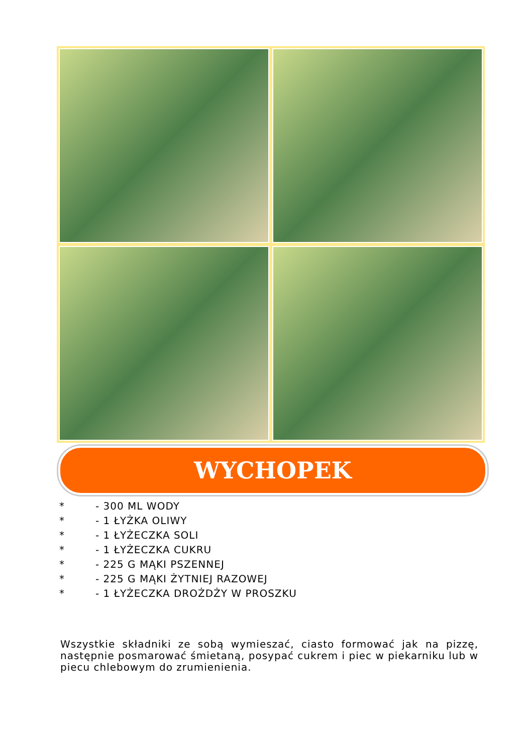WYCHOPEK
* - 300 ML WODY
* - 1 ŁYŻKA OLIWY
* - 1 ŁYŻECZKA SOLI
* - 1 ŁYŻECZKA CUKRU
* - 225 G MĄKI PSZENNEJ
* - 225 G MĄKI ŻYTNIEJ RAZOWEJ
* - 1 ŁYŻECZKA DROŻDŻY W PROSZKU
Wszystkie składniki ze sobą wymieszać, ciasto formować jak na pizzę, następnie posmarować śmietaną, posypać cukrem i piec w piekarniku lub w piecu chlebowym do zrumienienia.